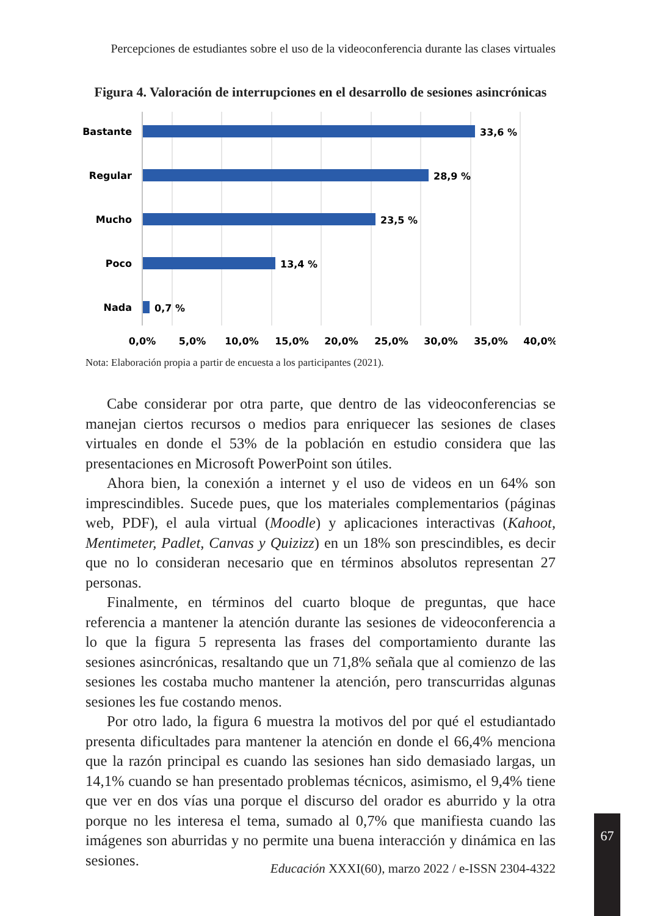Percepciones de estudiantes sobre el uso de la videoconferencia durante las clases virtuales
Figura 4. Valoración de interrupciones en el desarrollo de sesiones asincrónicas
Bastante
Regular
Mucho
Poco
Nada
33,6 %
28,9 %
23,5 %
13,4 %
0,7 %
0,0%
5,0%
10,0%
15,0%
20,0%
25,0%
30,0%
35,0%
40,0%
Nota: Elaboración propia a partir de encuesta a los participantes (2021).
Cabe considerar por otra parte, que dentro de las videoconferencias se manejan ciertos recursos o medios para enriquecer las sesiones de clases virtuales en donde el 53% de la población en estudio considera que las presentaciones en Microsoft PowerPoint son útiles.
Ahora bien, la conexión a internet y el uso de videos en un 64% son imprescindibles. Sucede pues, que los materiales complementarios (páginas web, PDF), el aula virtual (Moodle) y aplicaciones interactivas (Kahoot, Mentimeter, Padlet, Canvas y Quizizz) en un 18% son prescindibles, es decir que no lo consideran necesario que en términos absolutos representan 27 personas.
Finalmente, en términos del cuarto bloque de preguntas, que hace referencia a mantener la atención durante las sesiones de videoconferencia a lo que la figura 5 representa las frases del comportamiento durante las sesiones asincrónicas, resaltando que un 71,8% señala que al comienzo de las sesiones les costaba mucho mantener la atención, pero transcurridas algunas sesiones les fue costando menos.
Por otro lado, la figura 6 muestra la motivos del por qué el estudiantado presenta dificultades para mantener la atención en donde el 66,4% menciona que la razón principal es cuando las sesiones han sido demasiado largas, un 14,1% cuando se han presentado problemas técnicos, asimismo, el 9,4% tiene que ver en dos vías una porque el discurso del orador es aburrido y la otra porque no les interesa el tema, sumado al 0,7% que manifiesta cuando las imágenes son aburridas y no permite una buena interacción y dinámica en las sesiones.
67
Educación XXXI(60), marzo 2022 / e-ISSN 2304-4322